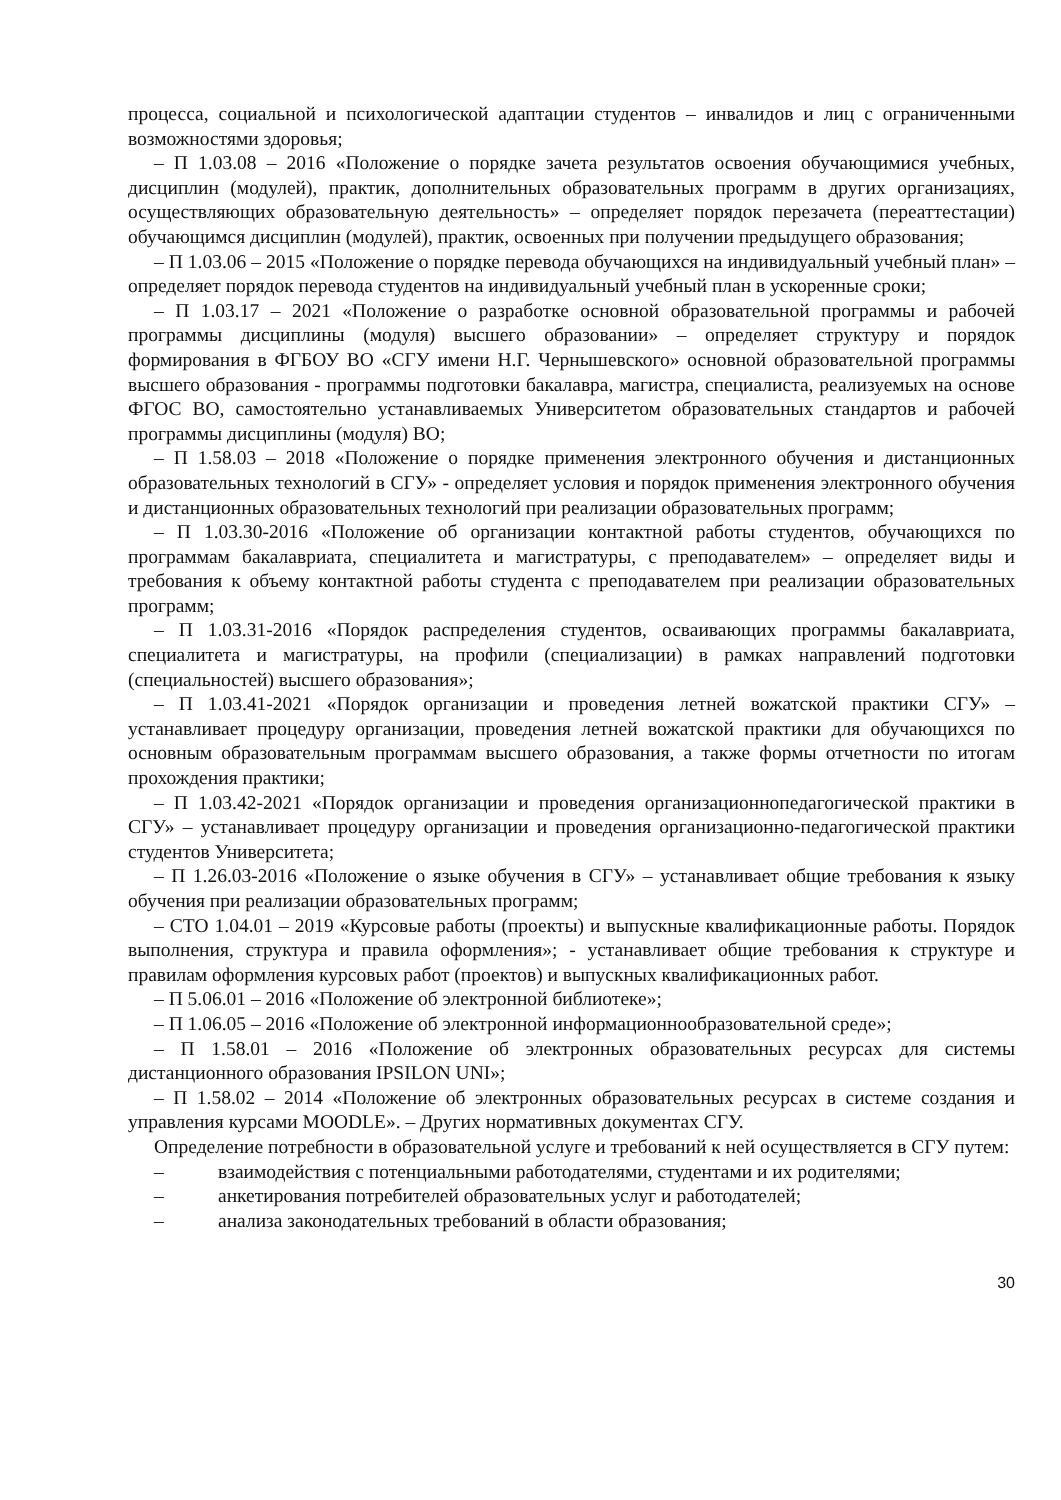процесса, социальной и психологической адаптации студентов – инвалидов и лиц с ограниченными возможностями здоровья;
– П 1.03.08 – 2016 «Положение о порядке зачета результатов освоения обучающимися учебных, дисциплин (модулей), практик, дополнительных образовательных программ в других организациях, осуществляющих образовательную деятельность» – определяет порядок перезачета (переаттестации) обучающимся дисциплин (модулей), практик, освоенных при получении предыдущего образования;
– П 1.03.06 – 2015 «Положение о порядке перевода обучающихся на индивидуальный учебный план» – определяет порядок перевода студентов на индивидуальный учебный план в ускоренные сроки;
– П 1.03.17 – 2021 «Положение о разработке основной образовательной программы и рабочей программы дисциплины (модуля) высшего образовании» – определяет структуру и порядок формирования в ФГБОУ ВО «СГУ имени Н.Г. Чернышевского» основной образовательной программы высшего образования - программы подготовки бакалавра, магистра, специалиста, реализуемых на основе ФГОС ВО, самостоятельно устанавливаемых Университетом образовательных стандартов и рабочей программы дисциплины (модуля) ВО;
– П 1.58.03 – 2018 «Положение о порядке применения электронного обучения и дистанционных образовательных технологий в СГУ» - определяет условия и порядок применения электронного обучения и дистанционных образовательных технологий при реализации образовательных программ;
– П 1.03.30-2016 «Положение об организации контактной работы студентов, обучающихся по программам бакалавриата, специалитета и магистратуры, с преподавателем» – определяет виды и требования к объему контактной работы студента с преподавателем при реализации образовательных программ;
– П 1.03.31-2016 «Порядок распределения студентов, осваивающих программы бакалавриата, специалитета и магистратуры, на профили (специализации) в рамках направлений подготовки (специальностей) высшего образования»;
– П 1.03.41-2021 «Порядок организации и проведения летней вожатской практики СГУ» – устанавливает процедуру организации, проведения летней вожатской практики для обучающихся по основным образовательным программам высшего образования, а также формы отчетности по итогам прохождения практики;
– П 1.03.42-2021 «Порядок организации и проведения организационнопедагогической практики в СГУ» – устанавливает процедуру организации и проведения организационно-педагогической практики студентов Университета;
– П 1.26.03-2016 «Положение о языке обучения в СГУ» – устанавливает общие требования к языку обучения при реализации образовательных программ;
– СТО 1.04.01 – 2019 «Курсовые работы (проекты) и выпускные квалификационные работы. Порядок выполнения, структура и правила оформления»; - устанавливает общие требования к структуре и правилам оформления курсовых работ (проектов) и выпускных квалификационных работ.
– П 5.06.01 – 2016 «Положение об электронной библиотеке»;
– П 1.06.05 – 2016 «Положение об электронной информационнообразовательной среде»;
– П 1.58.01 – 2016 «Положение об электронных образовательных ресурсах для системы дистанционного образования IPSILON UNI»;
– П 1.58.02 – 2014 «Положение об электронных образовательных ресурсах в системе создания и управления курсами MOODLE». – Других нормативных документах СГУ.
Определение потребности в образовательной услуге и требований к ней осуществляется в СГУ путем:
– взаимодействия с потенциальными работодателями, студентами и их родителями;
– анкетирования потребителей образовательных услуг и работодателей;
– анализа законодательных требований в области образования;
30